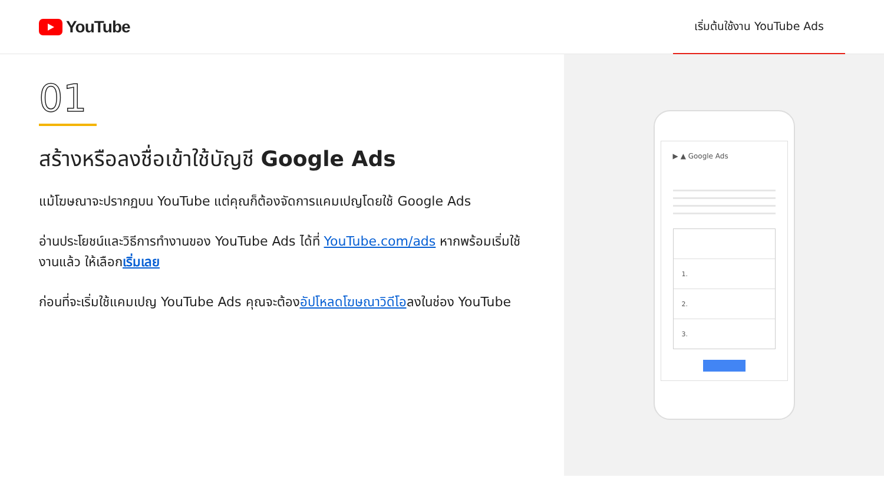YouTube
เริ่มต้นใช้งาน YouTube Ads
01
สร้างหรือลงชื่อเข้าใช้บัญชี Google Ads
แม้โฆษณาจะปรากฏบน YouTube แต่คุณก็ต้องจัดการแคมเปญโดยใช้ Google Ads
อ่านประโยชน์และวิธีการทำงานของ YouTube Ads ได้ที่ YouTube.com/ads หากพร้อมเริ่มใช้งานแล้ว ให้เลือกเริ่มเลย
ก่อนที่จะเริ่มใช้แคมเปญ YouTube Ads คุณจะต้องอัปโหลดโฆษณาวิดีโอลงในช่อง YouTube
▶ ▲ Google Ads
1.
2.
3.